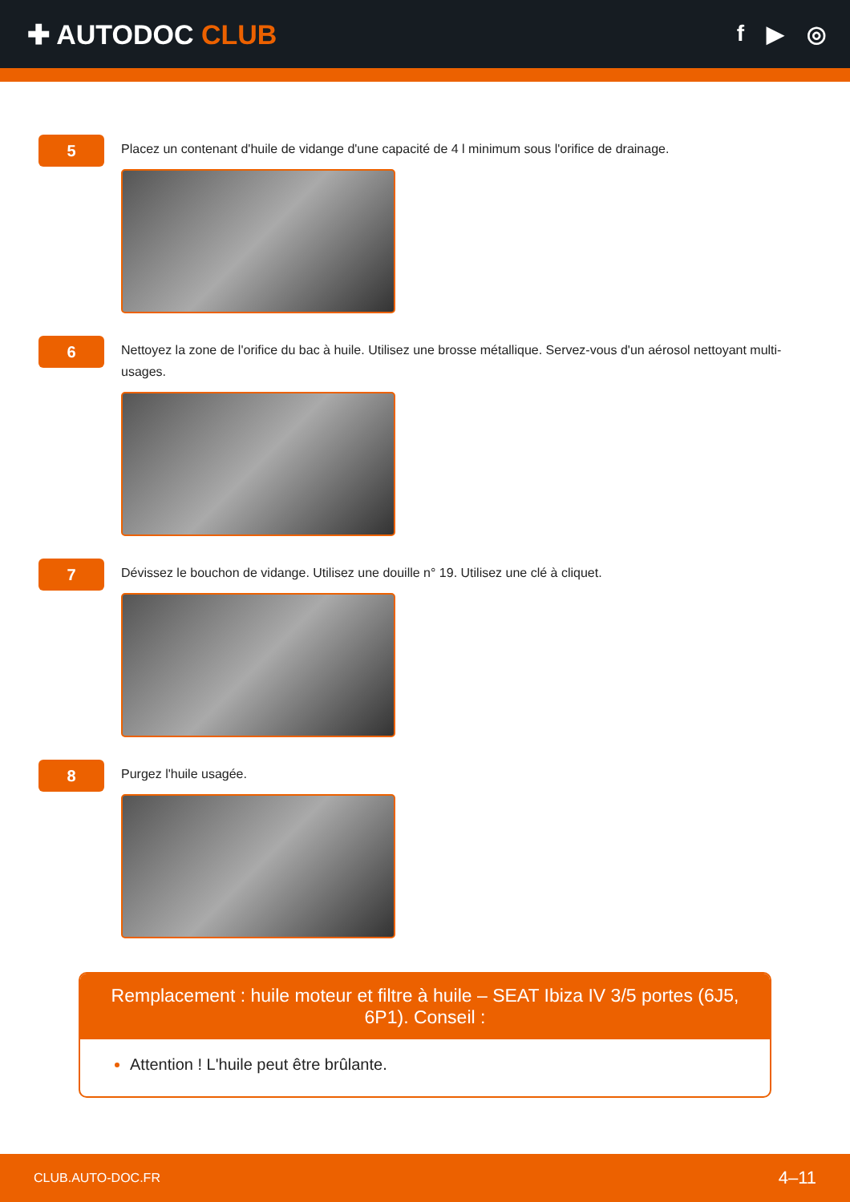✚ AUTODOC CLUB
f ▶ ◎
5
Placez un contenant d'huile de vidange d'une capacité de 4 l minimum sous l'orifice de drainage.
6
Nettoyez la zone de l'orifice du bac à huile. Utilisez une brosse métallique. Servez-vous d'un aérosol nettoyant multi-usages.
7
Dévissez le bouchon de vidange. Utilisez une douille n° 19. Utilisez une clé à cliquet.
8
Purgez l'huile usagée.
Remplacement : huile moteur et filtre à huile – SEAT Ibiza IV 3/5 portes (6J5, 6P1). Conseil :
Attention ! L'huile peut être brûlante.
CLUB.AUTO-DOC.FR 4–11